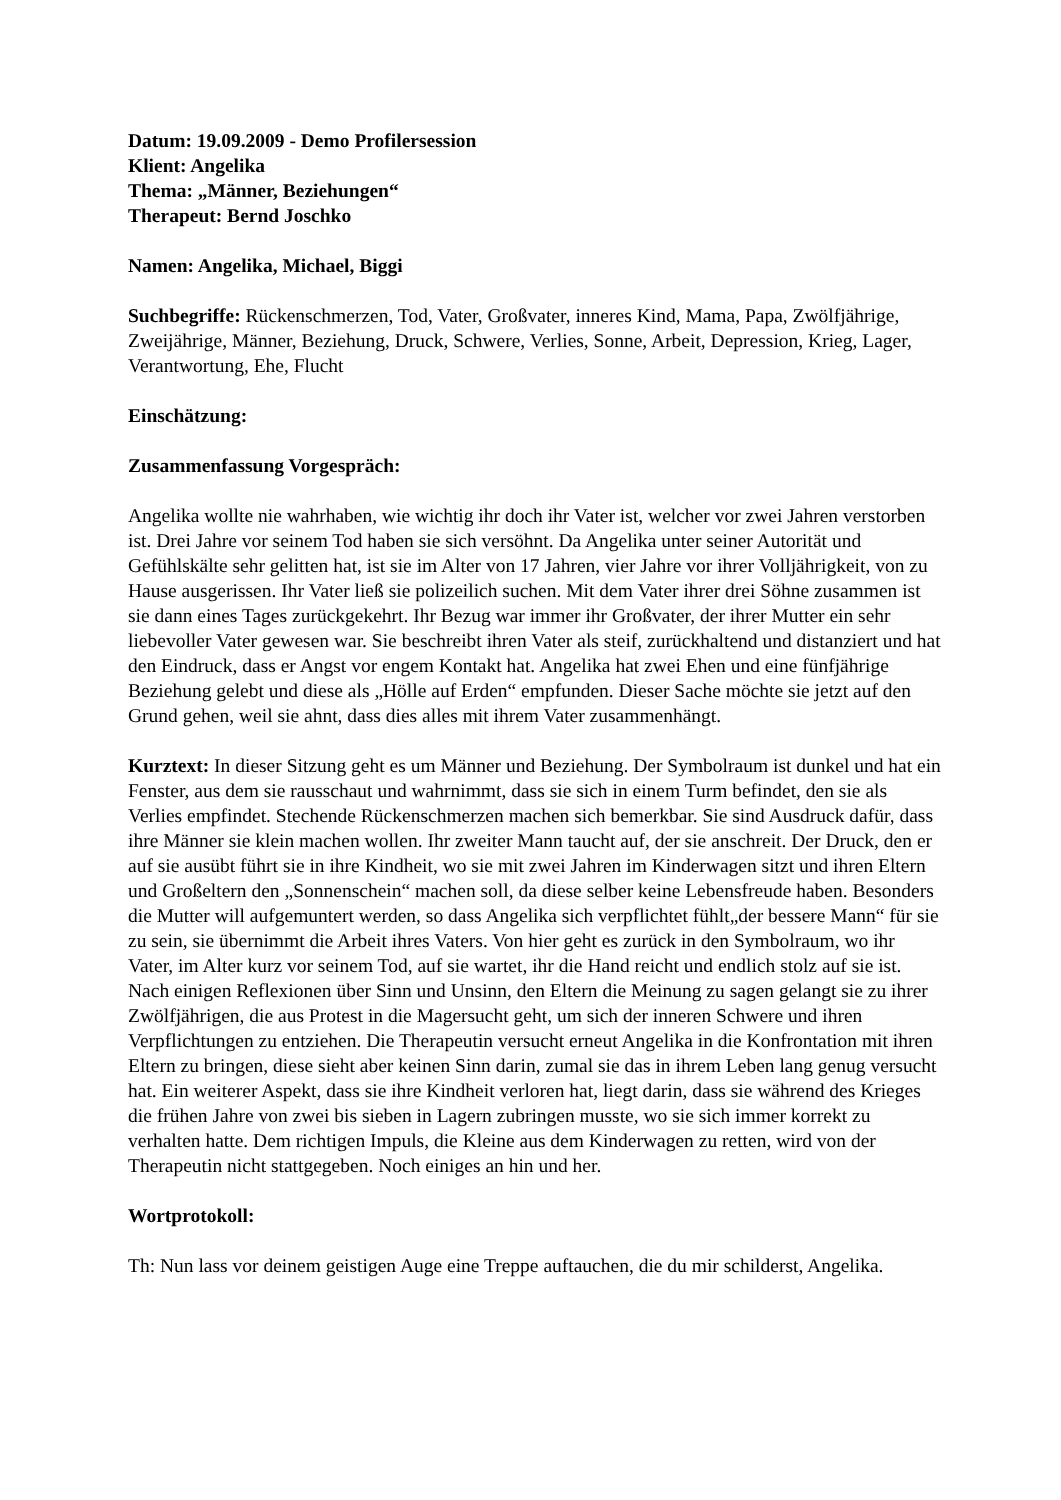Datum: 19.09.2009 - Demo Profilersession
Klient: Angelika
Thema: „Männer, Beziehungen“
Therapeut: Bernd Joschko
Namen: Angelika, Michael, Biggi
Suchbegriffe: Rückenschmerzen, Tod, Vater, Großvater, inneres Kind, Mama, Papa, Zwölfjährige, Zweijährige, Männer, Beziehung, Druck, Schwere, Verlies, Sonne, Arbeit, Depression, Krieg, Lager, Verantwortung, Ehe, Flucht
Einschätzung:
Zusammenfassung Vorgespräch:
Angelika wollte nie wahrhaben, wie wichtig ihr doch ihr Vater ist, welcher vor zwei Jahren verstorben ist. Drei Jahre vor seinem Tod haben sie sich versöhnt. Da Angelika unter seiner Autorität und Gefühlskälte sehr gelitten hat, ist sie im Alter von 17 Jahren, vier Jahre vor ihrer Volljährigkeit, von zu Hause ausgerissen. Ihr Vater ließ sie polizeilich suchen. Mit dem Vater ihrer drei Söhne zusammen ist sie dann eines Tages zurückgekehrt. Ihr Bezug war immer ihr Großvater, der ihrer Mutter ein sehr liebevoller Vater gewesen war. Sie beschreibt ihren Vater als steif, zurückhaltend und distanziert und hat den Eindruck, dass er Angst vor engem Kontakt hat. Angelika hat zwei Ehen und eine fünfjährige Beziehung gelebt und diese als „Hölle auf Erden“ empfunden. Dieser Sache möchte sie jetzt auf den Grund gehen, weil sie ahnt, dass dies alles mit ihrem Vater zusammenhängt.
Kurztext: In dieser Sitzung geht es um Männer und Beziehung. Der Symbolraum ist dunkel und hat ein Fenster, aus dem sie rausschaut und wahrnimmt, dass sie sich in einem Turm befindet, den sie als Verlies empfindet. Stechende Rückenschmerzen machen sich bemerkbar. Sie sind Ausdruck dafür, dass ihre Männer sie klein machen wollen. Ihr zweiter Mann taucht auf, der sie anschreit. Der Druck, den er auf sie ausübt führt sie in ihre Kindheit, wo sie mit zwei Jahren im Kinderwagen sitzt und ihren Eltern und Großeltern den „Sonnenschein“ machen soll, da diese selber keine Lebensfreude haben. Besonders die Mutter will aufgemuntert werden, so dass Angelika sich verpflichtet fühlt„der bessere Mann“ für sie zu sein, sie übernimmt die Arbeit ihres Vaters. Von hier geht es zurück in den Symbolraum, wo ihr Vater, im Alter kurz vor seinem Tod, auf sie wartet, ihr die Hand reicht und endlich stolz auf sie ist. Nach einigen Reflexionen über Sinn und Unsinn, den Eltern die Meinung zu sagen gelangt sie zu ihrer Zwölfjährigen, die aus Protest in die Magersucht geht, um sich der inneren Schwere und ihren Verpflichtungen zu entziehen. Die Therapeutin versucht erneut Angelika in die Konfrontation mit ihren Eltern zu bringen, diese sieht aber keinen Sinn darin, zumal sie das in ihrem Leben lang genug versucht hat. Ein weiterer Aspekt, dass sie ihre Kindheit verloren hat, liegt darin, dass sie während des Krieges die frühen Jahre von zwei bis sieben in Lagern zubringen musste, wo sie sich immer korrekt zu verhalten hatte. Dem richtigen Impuls, die Kleine aus dem Kinderwagen zu retten, wird von der Therapeutin nicht stattgegeben. Noch einiges an hin und her.
Wortprotokoll:
Th: Nun lass vor deinem geistigen Auge eine Treppe auftauchen, die du mir schilderst, Angelika.